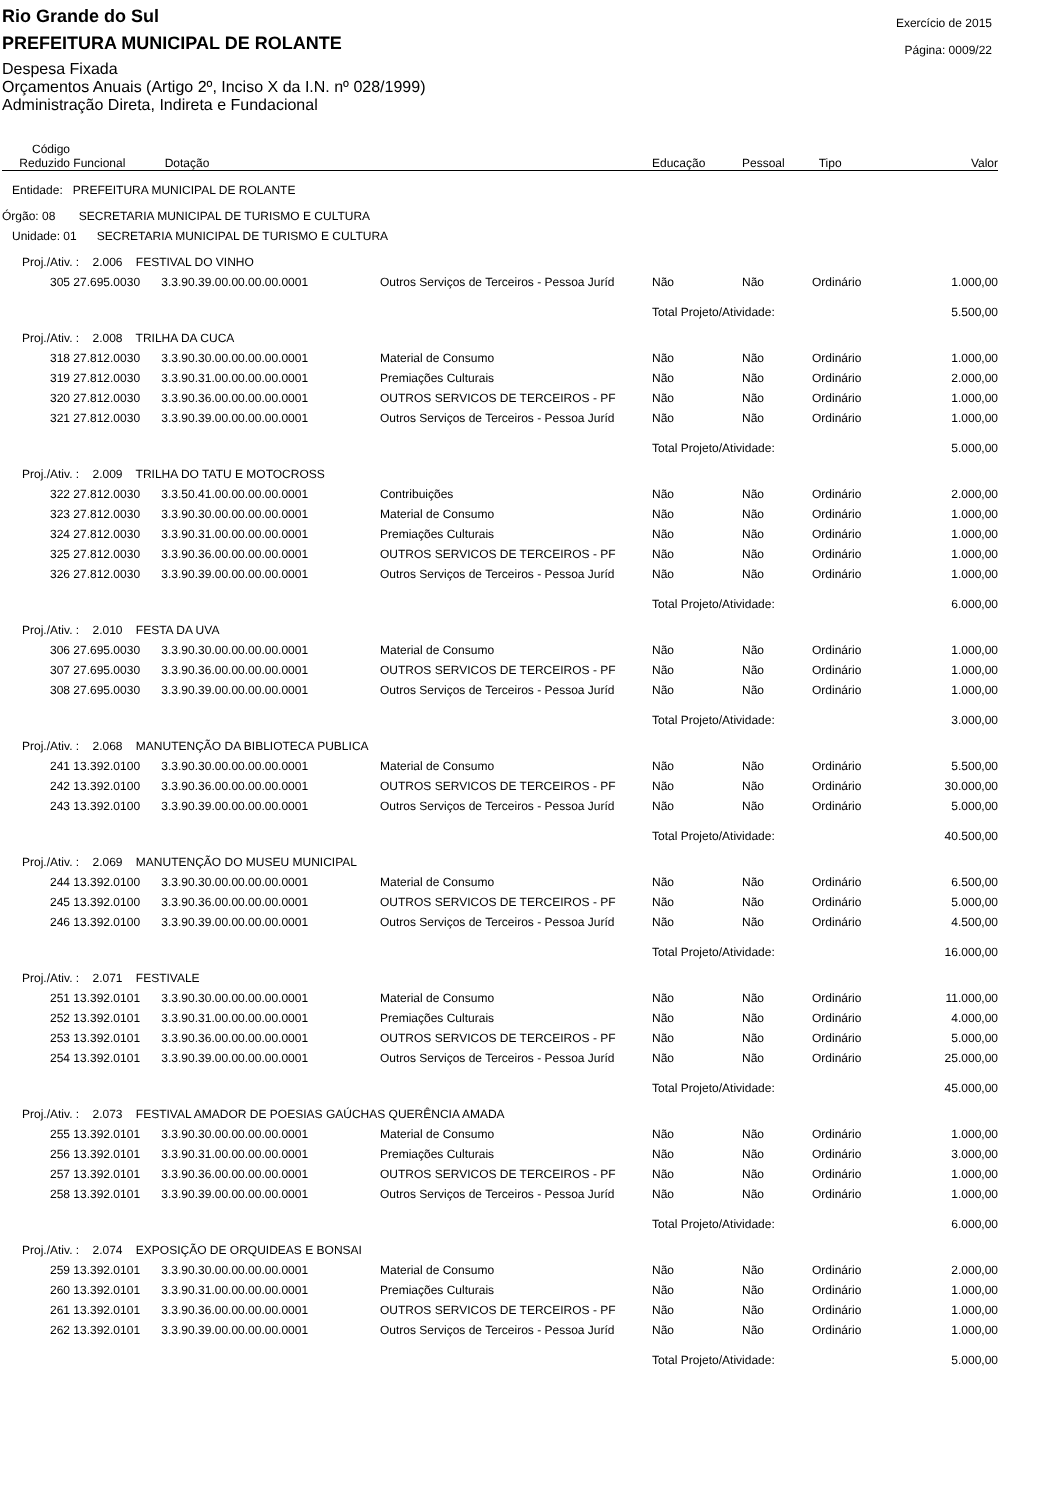Exercício de 2015
Página: 0009/22
Rio Grande do Sul
PREFEITURA MUNICIPAL DE ROLANTE
Despesa Fixada
Orçamentos Anuais (Artigo 2º, Inciso X da I.N. nº 028/1999)
Administração Direta, Indireta e Fundacional
| Código Reduzido | Funcional | Dotação | | Educação | Pessoal | Tipo | Valor |
| --- | --- | --- | --- | --- | --- | --- | --- |
| Entidade: PREFEITURA MUNICIPAL DE ROLANTE | | | | | | | |
| Órgão: 08 SECRETARIA MUNICIPAL DE TURISMO E CULTURA | | | | | | | |
| Unidade: 01 SECRETARIA MUNICIPAL DE TURISMO E CULTURA | | | | | | | |
| Proj./Ativ. : 2.006 FESTIVAL DO VINHO | | | | | | | |
| 305 | 27.695.0030 | 3.3.90.39.00.00.00.00.0001 | Outros Serviços de Terceiros - Pessoa Juríd | Não | Não | Ordinário | 1.000,00 |
| | | | | Total Projeto/Atividade: | | | 5.500,00 |
| Proj./Ativ. : 2.008 TRILHA DA CUCA | | | | | | | |
| 318 | 27.812.0030 | 3.3.90.30.00.00.00.00.0001 | Material de Consumo | Não | Não | Ordinário | 1.000,00 |
| 319 | 27.812.0030 | 3.3.90.31.00.00.00.00.0001 | Premiações Culturais | Não | Não | Ordinário | 2.000,00 |
| 320 | 27.812.0030 | 3.3.90.36.00.00.00.00.0001 | OUTROS SERVICOS DE TERCEIROS - PF | Não | Não | Ordinário | 1.000,00 |
| 321 | 27.812.0030 | 3.3.90.39.00.00.00.00.0001 | Outros Serviços de Terceiros - Pessoa Juríd | Não | Não | Ordinário | 1.000,00 |
| | | | | Total Projeto/Atividade: | | | 5.000,00 |
| Proj./Ativ. : 2.009 TRILHA DO TATU E MOTOCROSS | | | | | | | |
| 322 | 27.812.0030 | 3.3.50.41.00.00.00.00.0001 | Contribuições | Não | Não | Ordinário | 2.000,00 |
| 323 | 27.812.0030 | 3.3.90.30.00.00.00.00.0001 | Material de Consumo | Não | Não | Ordinário | 1.000,00 |
| 324 | 27.812.0030 | 3.3.90.31.00.00.00.00.0001 | Premiações Culturais | Não | Não | Ordinário | 1.000,00 |
| 325 | 27.812.0030 | 3.3.90.36.00.00.00.00.0001 | OUTROS SERVICOS DE TERCEIROS - PF | Não | Não | Ordinário | 1.000,00 |
| 326 | 27.812.0030 | 3.3.90.39.00.00.00.00.0001 | Outros Serviços de Terceiros - Pessoa Juríd | Não | Não | Ordinário | 1.000,00 |
| | | | | Total Projeto/Atividade: | | | 6.000,00 |
| Proj./Ativ. : 2.010 FESTA DA UVA | | | | | | | |
| 306 | 27.695.0030 | 3.3.90.30.00.00.00.00.0001 | Material de Consumo | Não | Não | Ordinário | 1.000,00 |
| 307 | 27.695.0030 | 3.3.90.36.00.00.00.00.0001 | OUTROS SERVICOS DE TERCEIROS - PF | Não | Não | Ordinário | 1.000,00 |
| 308 | 27.695.0030 | 3.3.90.39.00.00.00.00.0001 | Outros Serviços de Terceiros - Pessoa Juríd | Não | Não | Ordinário | 1.000,00 |
| | | | | Total Projeto/Atividade: | | | 3.000,00 |
| Proj./Ativ. : 2.068 MANUTENÇÃO DA BIBLIOTECA PUBLICA | | | | | | | |
| 241 | 13.392.0100 | 3.3.90.30.00.00.00.00.0001 | Material de Consumo | Não | Não | Ordinário | 5.500,00 |
| 242 | 13.392.0100 | 3.3.90.36.00.00.00.00.0001 | OUTROS SERVICOS DE TERCEIROS - PF | Não | Não | Ordinário | 30.000,00 |
| 243 | 13.392.0100 | 3.3.90.39.00.00.00.00.0001 | Outros Serviços de Terceiros - Pessoa Juríd | Não | Não | Ordinário | 5.000,00 |
| | | | | Total Projeto/Atividade: | | | 40.500,00 |
| Proj./Ativ. : 2.069 MANUTENÇÃO DO MUSEU MUNICIPAL | | | | | | | |
| 244 | 13.392.0100 | 3.3.90.30.00.00.00.00.0001 | Material de Consumo | Não | Não | Ordinário | 6.500,00 |
| 245 | 13.392.0100 | 3.3.90.36.00.00.00.00.0001 | OUTROS SERVICOS DE TERCEIROS - PF | Não | Não | Ordinário | 5.000,00 |
| 246 | 13.392.0100 | 3.3.90.39.00.00.00.00.0001 | Outros Serviços de Terceiros - Pessoa Juríd | Não | Não | Ordinário | 4.500,00 |
| | | | | Total Projeto/Atividade: | | | 16.000,00 |
| Proj./Ativ. : 2.071 FESTIVALE | | | | | | | |
| 251 | 13.392.0101 | 3.3.90.30.00.00.00.00.0001 | Material de Consumo | Não | Não | Ordinário | 11.000,00 |
| 252 | 13.392.0101 | 3.3.90.31.00.00.00.00.0001 | Premiações Culturais | Não | Não | Ordinário | 4.000,00 |
| 253 | 13.392.0101 | 3.3.90.36.00.00.00.00.0001 | OUTROS SERVICOS DE TERCEIROS - PF | Não | Não | Ordinário | 5.000,00 |
| 254 | 13.392.0101 | 3.3.90.39.00.00.00.00.0001 | Outros Serviços de Terceiros - Pessoa Juríd | Não | Não | Ordinário | 25.000,00 |
| | | | | Total Projeto/Atividade: | | | 45.000,00 |
| Proj./Ativ. : 2.073 FESTIVAL AMADOR DE POESIAS GAÚCHAS QUERÊNCIA AMADA | | | | | | | |
| 255 | 13.392.0101 | 3.3.90.30.00.00.00.00.0001 | Material de Consumo | Não | Não | Ordinário | 1.000,00 |
| 256 | 13.392.0101 | 3.3.90.31.00.00.00.00.0001 | Premiações Culturais | Não | Não | Ordinário | 3.000,00 |
| 257 | 13.392.0101 | 3.3.90.36.00.00.00.00.0001 | OUTROS SERVICOS DE TERCEIROS - PF | Não | Não | Ordinário | 1.000,00 |
| 258 | 13.392.0101 | 3.3.90.39.00.00.00.00.0001 | Outros Serviços de Terceiros - Pessoa Juríd | Não | Não | Ordinário | 1.000,00 |
| | | | | Total Projeto/Atividade: | | | 6.000,00 |
| Proj./Ativ. : 2.074 EXPOSIÇÃO DE ORQUIDEAS E BONSAI | | | | | | | |
| 259 | 13.392.0101 | 3.3.90.30.00.00.00.00.0001 | Material de Consumo | Não | Não | Ordinário | 2.000,00 |
| 260 | 13.392.0101 | 3.3.90.31.00.00.00.00.0001 | Premiações Culturais | Não | Não | Ordinário | 1.000,00 |
| 261 | 13.392.0101 | 3.3.90.36.00.00.00.00.0001 | OUTROS SERVICOS DE TERCEIROS - PF | Não | Não | Ordinário | 1.000,00 |
| 262 | 13.392.0101 | 3.3.90.39.00.00.00.00.0001 | Outros Serviços de Terceiros - Pessoa Juríd | Não | Não | Ordinário | 1.000,00 |
| | | | | Total Projeto/Atividade: | | | 5.000,00 |